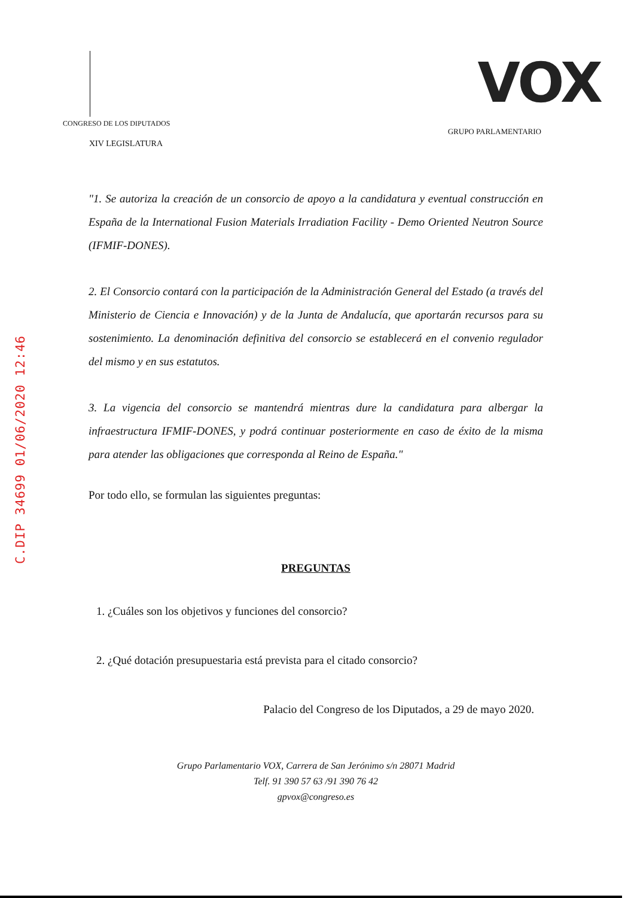C.DIP 34699 01/06/2020 12:46
CONGRESO DE LOS DIPUTADOS
XIV LEGISLATURA
VOX
GRUPO PARLAMENTARIO
"1. Se autoriza la creación de un consorcio de apoyo a la candidatura y eventual construcción en España de la International Fusion Materials Irradiation Facility - Demo Oriented Neutron Source (IFMIF-DONES).
2. El Consorcio contará con la participación de la Administración General del Estado (a través del Ministerio de Ciencia e Innovación) y de la Junta de Andalucía, que aportarán recursos para su sostenimiento. La denominación definitiva del consorcio se establecerá en el convenio regulador del mismo y en sus estatutos.
3. La vigencia del consorcio se mantendrá mientras dure la candidatura para albergar la infraestructura IFMIF-DONES, y podrá continuar posteriormente en caso de éxito de la misma para atender las obligaciones que corresponda al Reino de España."
Por todo ello, se formulan las siguientes preguntas:
PREGUNTAS
1. ¿Cuáles son los objetivos y funciones del consorcio?
2. ¿Qué dotación presupuestaria está prevista para el citado consorcio?
Palacio del Congreso de los Diputados, a 29 de mayo 2020.
Grupo Parlamentario VOX, Carrera de San Jerónimo s/n 28071 Madrid
Telf. 91 390 57 63 /91 390 76 42
gpvox@congreso.es